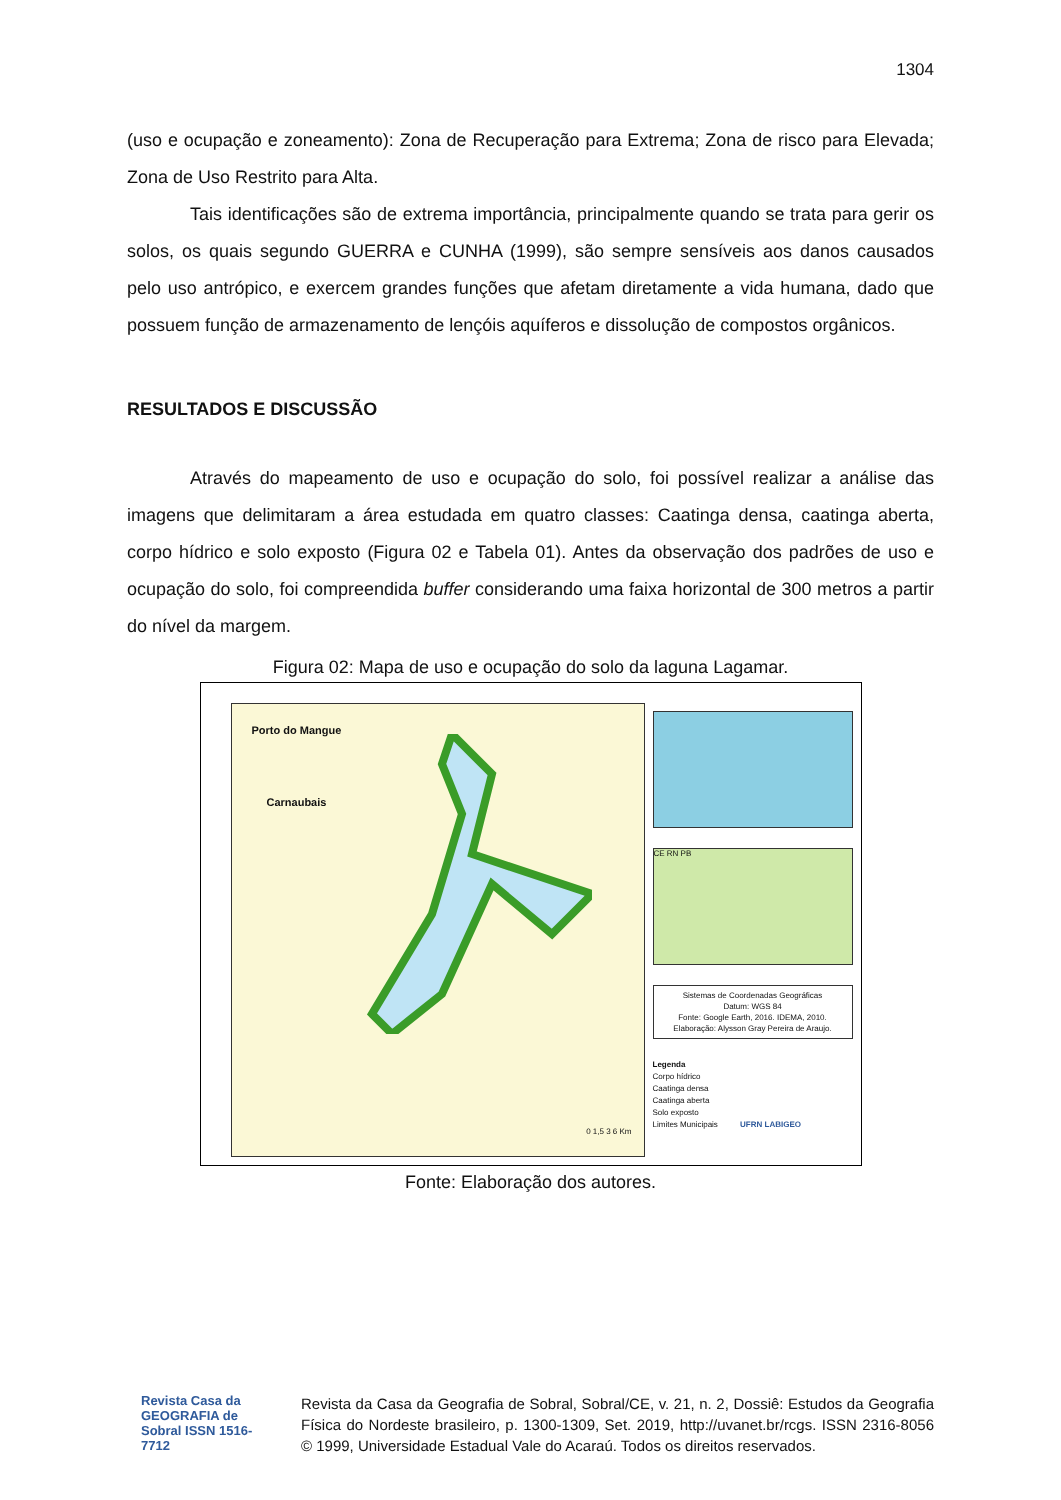1304
(uso e ocupação e zoneamento): Zona de Recuperação para Extrema; Zona de risco para Elevada; Zona de Uso Restrito para Alta.
Tais identificações são de extrema importância, principalmente quando se trata para gerir os solos, os quais segundo GUERRA e CUNHA (1999), são sempre sensíveis aos danos causados pelo uso antrópico, e exercem grandes funções que afetam diretamente a vida humana, dado que possuem função de armazenamento de lençóis aquíferos e dissolução de compostos orgânicos.
RESULTADOS E DISCUSSÃO
Através do mapeamento de uso e ocupação do solo, foi possível realizar a análise das imagens que delimitaram a área estudada em quatro classes: Caatinga densa, caatinga aberta, corpo hídrico e solo exposto (Figura 02 e Tabela 01). Antes da observação dos padrões de uso e ocupação do solo, foi compreendida buffer considerando uma faixa horizontal de 300 metros a partir do nível da margem.
Figura 02: Mapa de uso e ocupação do solo da laguna Lagamar.
Porto do Mangue
Carnaubais
0 1,5 3 6 Km
CE RN PB
Sistemas de Coordenadas Geográficas
Datum: WGS 84
Fonte: Google Earth, 2016. IDEMA, 2010.
Elaboração: Alysson Gray Pereira de Araujo.
Legenda
Corpo hídrico
Caatinga densa
Caatinga aberta
Solo exposto
Limites Municipais UFRN LABIGEO
Fonte: Elaboração dos autores.
Revista Casa da GEOGRAFIA de Sobral ISSN 1516-7712
Revista da Casa da Geografia de Sobral, Sobral/CE, v. 21, n. 2, Dossiê: Estudos da Geografia Física do Nordeste brasileiro, p. 1300-1309, Set. 2019, http://uvanet.br/rcgs. ISSN 2316-8056 © 1999, Universidade Estadual Vale do Acaraú. Todos os direitos reservados.